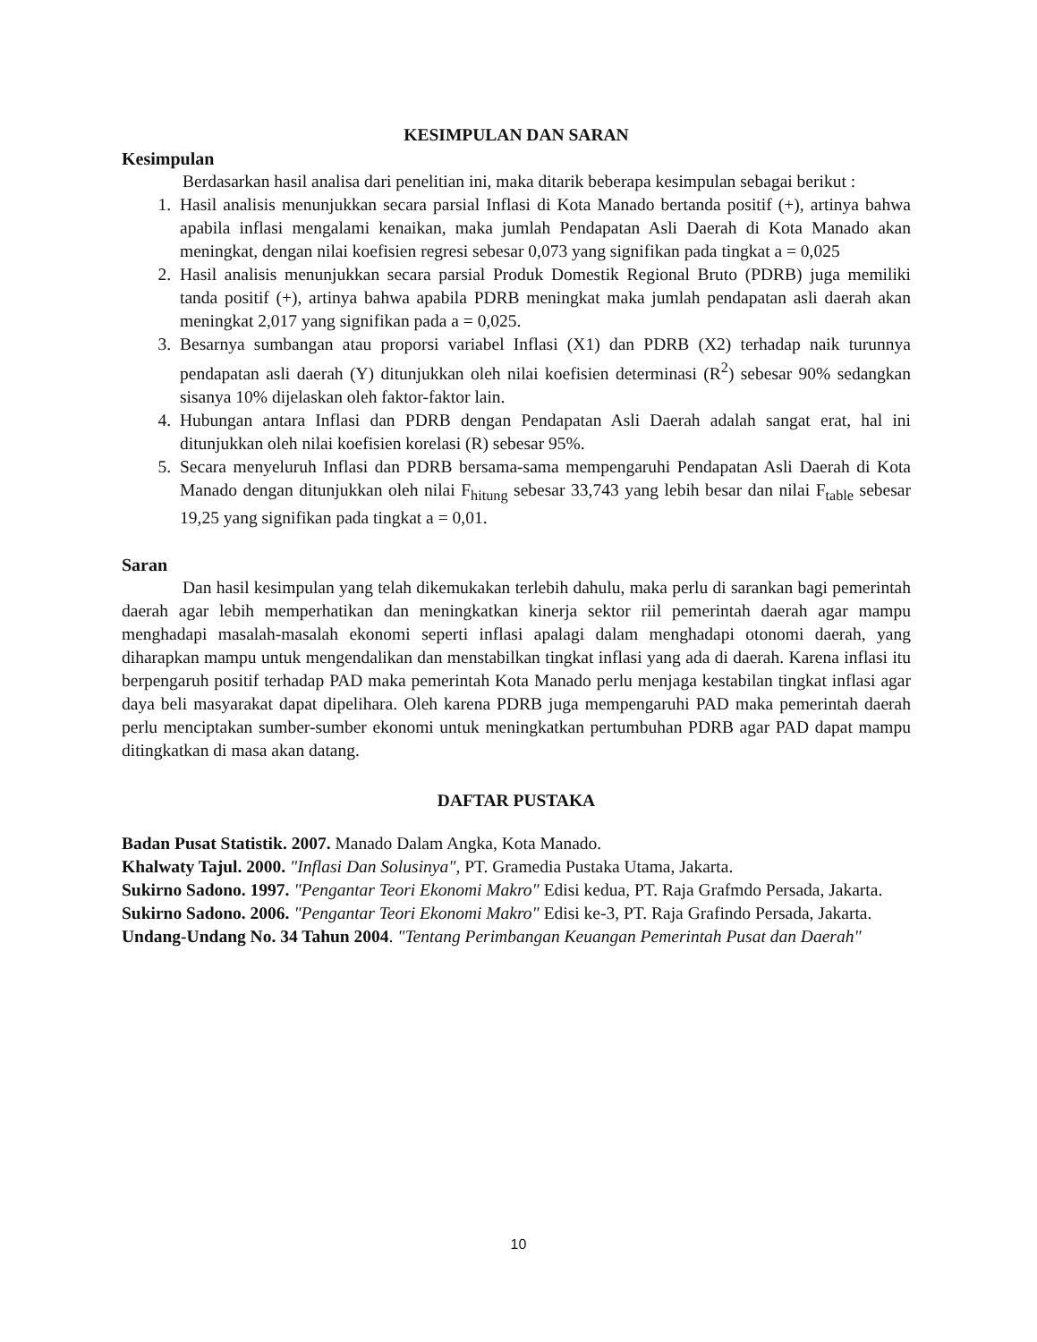KESIMPULAN DAN SARAN
Kesimpulan
Berdasarkan hasil analisa dari penelitian ini, maka ditarik beberapa kesimpulan sebagai berikut :
1. Hasil analisis menunjukkan secara parsial Inflasi di Kota Manado bertanda positif (+), artinya bahwa apabila inflasi mengalami kenaikan, maka jumlah Pendapatan Asli Daerah di Kota Manado akan meningkat, dengan nilai koefisien regresi sebesar 0,073 yang signifikan pada tingkat a = 0,025
2. Hasil analisis menunjukkan secara parsial Produk Domestik Regional Bruto (PDRB) juga memiliki tanda positif (+), artinya bahwa apabila PDRB meningkat maka jumlah pendapatan asli daerah akan meningkat 2,017 yang signifikan pada a = 0,025.
3. Besarnya sumbangan atau proporsi variabel Inflasi (X1) dan PDRB (X2) terhadap naik turunnya pendapatan asli daerah (Y) ditunjukkan oleh nilai koefisien determinasi (R<sup>2</sup>) sebesar 90% sedangkan sisanya 10% dijelaskan oleh faktor-faktor lain.
4. Hubungan antara Inflasi dan PDRB dengan Pendapatan Asli Daerah adalah sangat erat, hal ini ditunjukkan oleh nilai koefisien korelasi (R) sebesar 95%.
5. Secara menyeluruh Inflasi dan PDRB bersama-sama mempengaruhi Pendapatan Asli Daerah di Kota Manado dengan ditunjukkan oleh nilai F<sub>hitung</sub> sebesar 33,743 yang lebih besar dan nilai F<sub>table</sub> sebesar 19,25 yang signifikan pada tingkat a = 0,01.
Saran
Dan hasil kesimpulan yang telah dikemukakan terlebih dahulu, maka perlu di sarankan bagi pemerintah daerah agar lebih memperhatikan dan meningkatkan kinerja sektor riil pemerintah daerah agar mampu menghadapi masalah-masalah ekonomi seperti inflasi apalagi dalam menghadapi otonomi daerah, yang diharapkan mampu untuk mengendalikan dan menstabilkan tingkat inflasi yang ada di daerah. Karena inflasi itu berpengaruh positif terhadap PAD maka pemerintah Kota Manado perlu menjaga kestabilan tingkat inflasi agar daya beli masyarakat dapat dipelihara. Oleh karena PDRB juga mempengaruhi PAD maka pemerintah daerah perlu menciptakan sumber-sumber ekonomi untuk meningkatkan pertumbuhan PDRB agar PAD dapat mampu ditingkatkan di masa akan datang.
DAFTAR PUSTAKA
Badan Pusat Statistik. 2007. Manado Dalam Angka, Kota Manado.
Khalwaty Tajul. 2000. "Inflasi Dan Solusinya", PT. Gramedia Pustaka Utama, Jakarta.
Sukirno Sadono. 1997. "Pengantar Teori Ekonomi Makro" Edisi kedua, PT. Raja Grafmdo Persada, Jakarta.
Sukirno Sadono. 2006. "Pengantar Teori Ekonomi Makro" Edisi ke-3, PT. Raja Grafindo Persada, Jakarta.
Undang-Undang No. 34 Tahun 2004. "Tentang Perimbangan Keuangan Pemerintah Pusat dan Daerah"
10